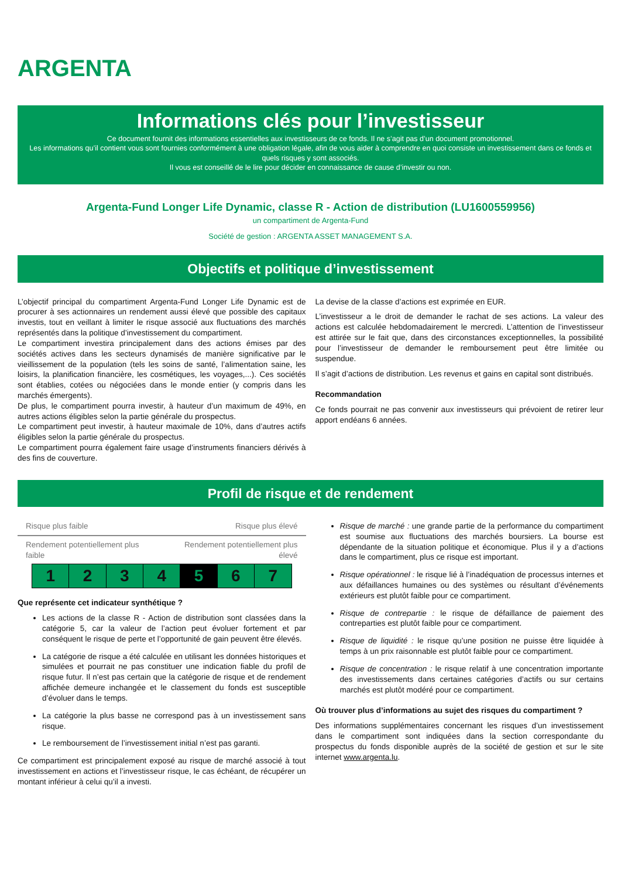ARGENTA
Informations clés pour l’investisseur
Ce document fournit des informations essentielles aux investisseurs de ce fonds. Il ne s’agit pas d’un document promotionnel.
Les informations qu’il contient vous sont fournies conformément à une obligation légale, afin de vous aider à comprendre en quoi consiste un investissement dans ce fonds et quels risques y sont associés.
Il vous est conseillé de le lire pour décider en connaissance de cause d’investir ou non.
Argenta-Fund Longer Life Dynamic, classe R - Action de distribution (LU1600559956)
un compartiment de Argenta-Fund
Société de gestion : ARGENTA ASSET MANAGEMENT S.A.
Objectifs et politique d’investissement
L’objectif principal du compartiment Argenta-Fund Longer Life Dynamic est de procurer à ses actionnaires un rendement aussi élevé que possible des capitaux investis, tout en veillant à limiter le risque associé aux fluctuations des marchés représentés dans la politique d’investissement du compartiment.
Le compartiment investira principalement dans des actions émises par des sociétés actives dans les secteurs dynamisés de manière significative par le vieillissement de la population (tels les soins de santé, l’alimentation saine, les loisirs, la planification financière, les cosmétiques, les voyages,...). Ces sociétés sont établies, cotées ou négociées dans le monde entier (y compris dans les marchés émergents).
De plus, le compartiment pourra investir, à hauteur d’un maximum de 49%, en autres actions éligibles selon la partie générale du prospectus.
Le compartiment peut investir, à hauteur maximale de 10%, dans d’autres actifs éligibles selon la partie générale du prospectus.
Le compartiment pourra également faire usage d’instruments financiers dérivés à des fins de couverture.
La devise de la classe d’actions est exprimée en EUR.
L’investisseur a le droit de demander le rachat de ses actions. La valeur des actions est calculée hebdomadairement le mercredi. L’attention de l’investisseur est attirée sur le fait que, dans des circonstances exceptionnelles, la possibilité pour l’investisseur de demander le remboursement peut être limitée ou suspendue.
Il s’agit d’actions de distribution. Les revenus et gains en capital sont distribués.
Recommandation
Ce fonds pourrait ne pas convenir aux investisseurs qui prévoient de retirer leur apport endéans 6 années.
Profil de risque et de rendement
Risque plus faible Risque plus élevé
Rendement potentiellement plus
faible Rendement potentiellement plus
élevé
| 1 | 2 | 3 | 4 | 5 | 6 | 7 |
Que représente cet indicateur synthétique ?
Les actions de la classe R - Action de distribution sont classées dans la catégorie 5, car la valeur de l’action peut évoluer fortement et par conséquent le risque de perte et l’opportunité de gain peuvent être élevés.
La catégorie de risque a été calculée en utilisant les données historiques et simulées et pourrait ne pas constituer une indication fiable du profil de risque futur. Il n’est pas certain que la catégorie de risque et de rendement affichée demeure inchangée et le classement du fonds est susceptible d’évoluer dans le temps.
La catégorie la plus basse ne correspond pas à un investissement sans risque.
Le remboursement de l’investissement initial n’est pas garanti.
Ce compartiment est principalement exposé au risque de marché associé à tout investissement en actions et l’investisseur risque, le cas échéant, de récupérer un montant inférieur à celui qu’il a investi.
Risque de marché : une grande partie de la performance du compartiment est soumise aux fluctuations des marchés boursiers. La bourse est dépendante de la situation politique et économique. Plus il y a d’actions dans le compartiment, plus ce risque est important.
Risque opérationnel : le risque lié à l’inadéquation de processus internes et aux défaillances humaines ou des systèmes ou résultant d’événements extérieurs est plutôt faible pour ce compartiment.
Risque de contrepartie : le risque de défaillance de paiement des contreparties est plutôt faible pour ce compartiment.
Risque de liquidité : le risque qu’une position ne puisse être liquidée à temps à un prix raisonnable est plutôt faible pour ce compartiment.
Risque de concentration : le risque relatif à une concentration importante des investissements dans certaines catégories d’actifs ou sur certains marchés est plutôt modéré pour ce compartiment.
Où trouver plus d’informations au sujet des risques du compartiment ?
Des informations supplémentaires concernant les risques d’un investissement dans le compartiment sont indiquées dans la section correspondante du prospectus du fonds disponible auprès de la société de gestion et sur le site internet www.argenta.lu.